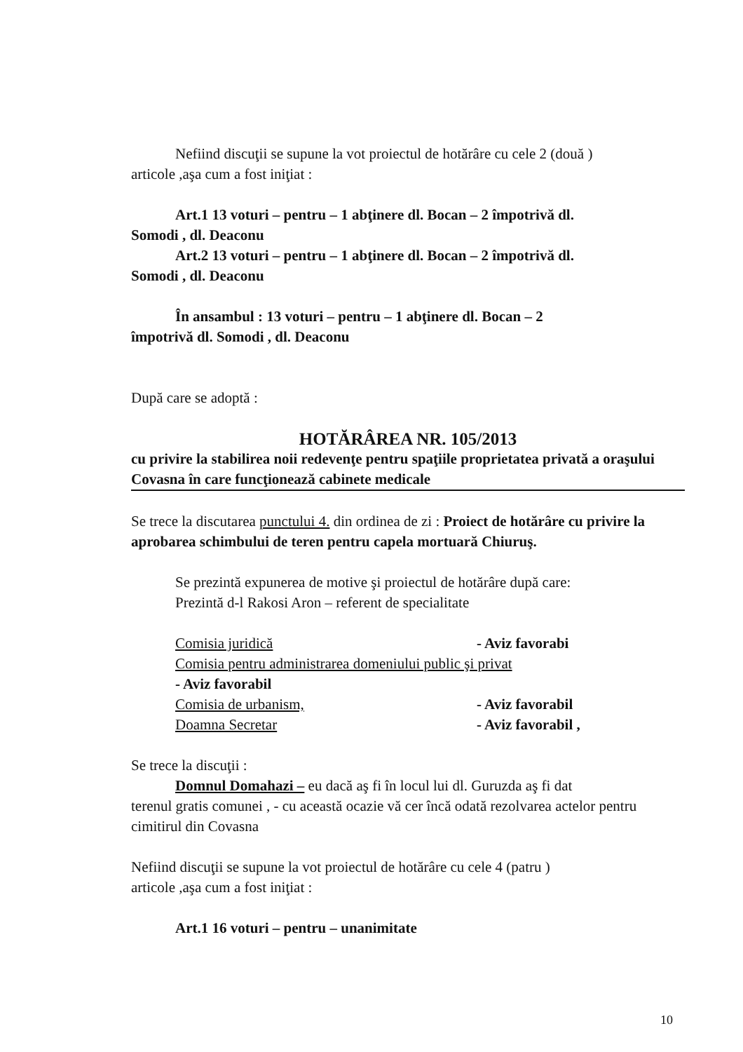Nefiind discuţii se supune la vot proiectul de hotărâre cu cele 2 (două )
articole ,aşa cum a fost iniţiat :
Art.1 13 voturi – pentru – 1 abţinere dl. Bocan – 2 împotrivă dl.
Somodi , dl. Deaconu
Art.2 13 voturi – pentru – 1 abţinere dl. Bocan – 2 împotrivă dl.
Somodi , dl. Deaconu
În ansambul : 13 voturi – pentru – 1 abţinere dl. Bocan – 2
împotrivă dl. Somodi , dl. Deaconu
După care se adoptă :
HOTĂRÂREA NR. 105/2013
cu privire la stabilirea noii redevenţe pentru spaţiile proprietatea privată a oraşului Covasna în care funcţionează cabinete medicale
Se trece la discutarea punctului 4. din ordinea de zi : Proiect de hotărâre cu privire la aprobarea schimbului de teren pentru capela mortuară Chiuruş.
Se prezintă expunerea de motive şi proiectul de hotărâre după care:
Prezintă d-l Rakosi Aron – referent de specialitate
Comisia juridică - Aviz favorabi
Comisia pentru administrarea domeniului public şi privat
- Aviz favorabil
Comisia de urbanism, - Aviz favorabil
Doamna Secretar - Aviz favorabil ,
Se trece la discuţii :
Domnul Domahazi – eu dacă aş fi în locul lui dl. Guruzda aş fi dat
terenul gratis comunei , - cu această ocazie vă cer încă odată rezolvarea actelor pentru cimitirul din Covasna
Nefiind discuţii se supune la vot proiectul de hotărâre cu cele 4 (patru )
articole ,aşa cum a fost iniţiat :
Art.1 16 voturi – pentru – unanimitate
10